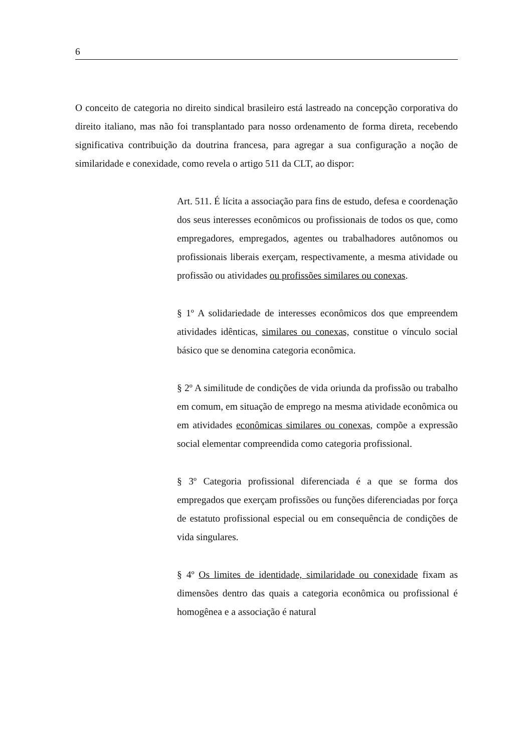6
O conceito de categoria no direito sindical brasileiro está lastreado na concepção corporativa do direito italiano, mas não foi transplantado para nosso ordenamento de forma direta, recebendo significativa contribuição da doutrina francesa, para agregar a sua configuração a noção de similaridade e conexidade, como revela o artigo 511 da CLT, ao dispor:
Art. 511. É lícita a associação para fins de estudo, defesa e coordenação dos seus interesses econômicos ou profissionais de todos os que, como empregadores, empregados, agentes ou trabalhadores autônomos ou profissionais liberais exerçam, respectivamente, a mesma atividade ou profissão ou atividades ou profissões similares ou conexas.
§ 1º A solidariedade de interesses econômicos dos que empreendem atividades idênticas, similares ou conexas, constitue o vínculo social básico que se denomina categoria econômica.
§ 2º A similitude de condições de vida oriunda da profissão ou trabalho em comum, em situação de emprego na mesma atividade econômica ou em atividades econômicas similares ou conexas, compõe a expressão social elementar compreendida como categoria profissional.
§ 3º Categoria profissional diferenciada é a que se forma dos empregados que exerçam profissões ou funções diferenciadas por força de estatuto profissional especial ou em consequência de condições de vida singulares.
§ 4º Os limites de identidade, similaridade ou conexidade fixam as dimensões dentro das quais a categoria econômica ou profissional é homogênea e a associação é natural